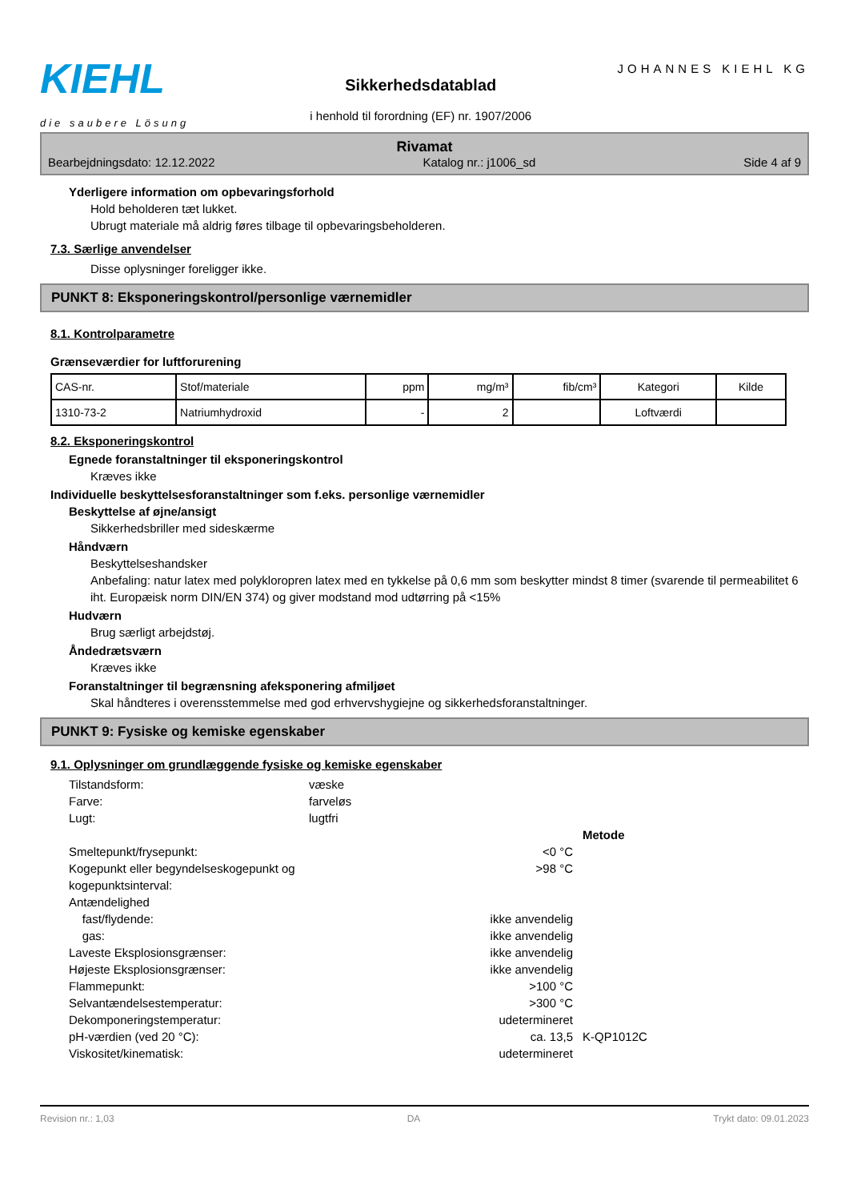KIEHL
die saubere Lösung
Sikkerhedsdatablad
i henhold til forordning (EF) nr. 1907/2006
JOHANNES KIEHL KG
Rivamat
Bearbejdningsdato: 12.12.2022 Katalog nr.: j1006_sd Side 4 af 9
Yderligere information om opbevaringsforhold
Hold beholderen tæt lukket.
Ubrugt materiale må aldrig føres tilbage til opbevaringsbeholderen.
7.3. Særlige anvendelser
Disse oplysninger foreligger ikke.
PUNKT 8: Eksponeringskontrol/personlige værnemidler
8.1. Kontrolparametre
Grænseværdier for luftforurening
| CAS-nr. | Stof/materiale | ppm | mg/m³ | fib/cm³ | Kategori | Kilde |
| --- | --- | --- | --- | --- | --- | --- |
| 1310-73-2 | Natriumhydroxid | - | 2 | | Loftværdi | |
8.2. Eksponeringskontrol
Egnede foranstaltninger til eksponeringskontrol
Kræves ikke
Individuelle beskyttelsesforanstaltninger som f.eks. personlige værnemidler
Beskyttelse af øjne/ansigt
Sikkerhedsbriller med sideskærme
Håndværn
Beskyttelseshandsker
Anbefaling: natur latex med polykloropren latex med en tykkelse på 0,6 mm som beskytter mindst 8 timer (svarende til permeabilitet 6 iht. Europæisk norm DIN/EN 374) og giver modstand mod udtørring på <15%
Hudværn
Brug særligt arbejdstøj.
Åndedrætsværn
Kræves ikke
Foranstaltninger til begrænsning afeksponering afmiljøet
Skal håndteres i overensstemmelse med god erhvervshygiejne og sikkerhedsforanstaltninger.
PUNKT 9: Fysiske og kemiske egenskaber
9.1. Oplysninger om grundlæggende fysiske og kemiske egenskaber
Tilstandsform: væske Farve: farveløs Lugt: lugtfri Metode Smeltepunkt/frysepunkt: <0 °C Kogepunkt eller begyndelseskogepunkt og kogepunktsinterval: >98 °C Antændelighed fast/flydende: ikke anvendelig gas: ikke anvendelig Laveste Eksplosionsgrænser: ikke anvendelig Højeste Eksplosionsgrænser: ikke anvendelig Flammepunkt: >100 °C Selvantændelsestemperatur: >300 °C Dekomponeringstemperatur: udetermineret pH-værdien (ved 20 °C): ca. 13,5 K-QP1012C Viskositet/kinematisk: udetermineret
Revision nr.: 1,03 DA Trykt dato: 09.01.2023